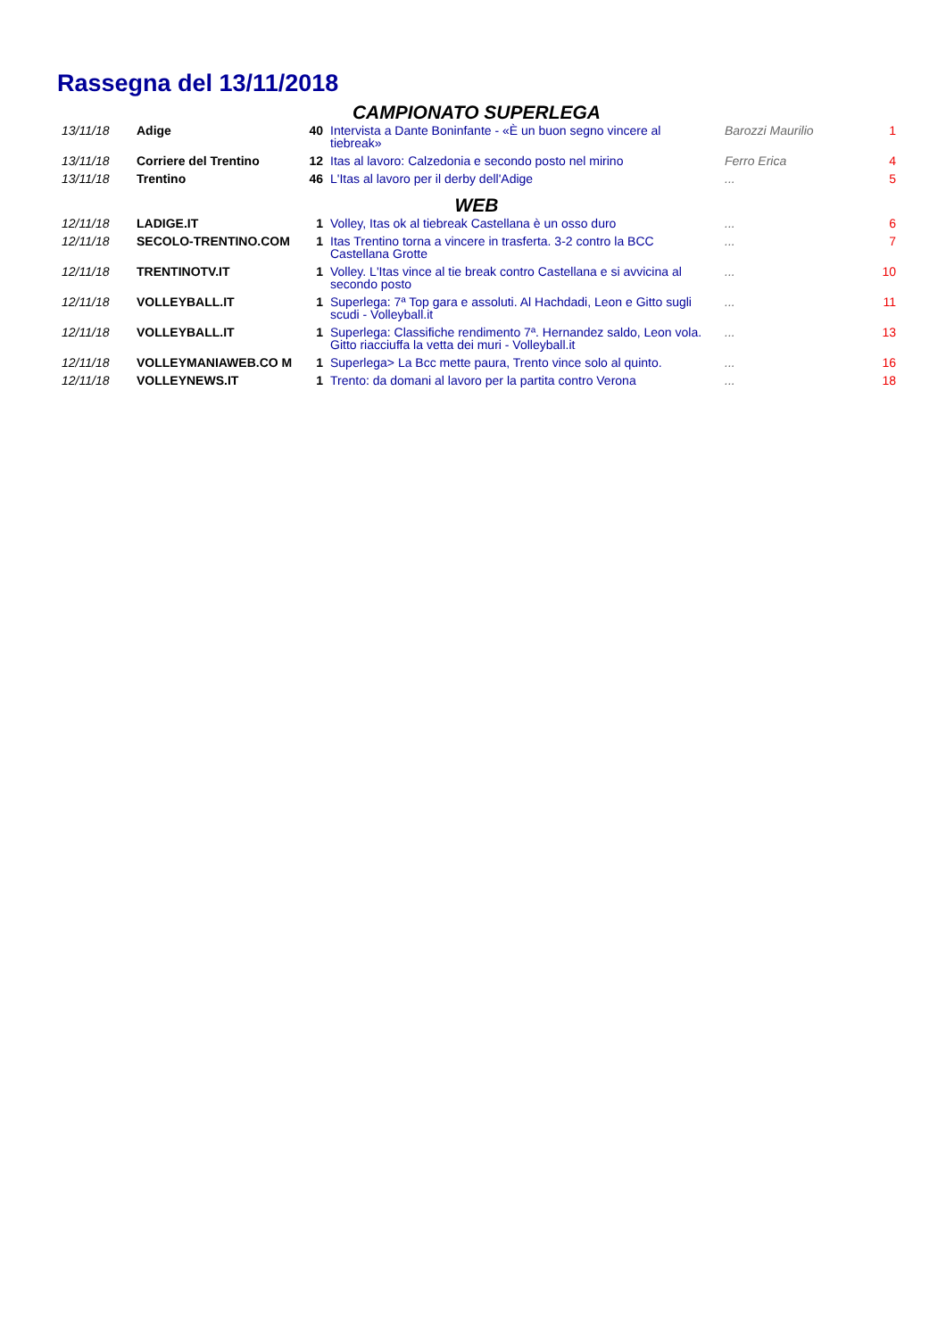Rassegna del 13/11/2018
| CAMPIONATO SUPERLEGA | | | | | |
| 13/11/18 | Adige | 40 | Intervista a Dante Boninfante - «È un buon segno vincere al tiebreak» | Barozzi Maurilio | 1 |
| 13/11/18 | Corriere del Trentino | 12 | Itas al lavoro: Calzedonia e secondo posto nel mirino | Ferro Erica | 4 |
| 13/11/18 | Trentino | 46 | L'Itas al lavoro per il derby dell'Adige | ... | 5 |
| WEB | | | | | |
| 12/11/18 | LADIGE.IT | 1 | Volley, Itas ok al tiebreak Castellana è un osso duro | ... | 6 |
| 12/11/18 | SECOLO-TRENTINO.COM | 1 | Itas Trentino torna a vincere in trasferta. 3-2 contro la BCC Castellana Grotte | ... | 7 |
| 12/11/18 | TRENTINOTV.IT | 1 | Volley. L'Itas vince al tie break contro Castellana e si avvicina al secondo posto | ... | 10 |
| 12/11/18 | VOLLEYBALL.IT | 1 | Superlega: 7ª Top gara e assoluti. Al Hachdadi, Leon e Gitto sugli scudi - Volleyball.it | ... | 11 |
| 12/11/18 | VOLLEYBALL.IT | 1 | Superlega: Classifiche rendimento 7ª. Hernandez saldo, Leon vola. Gitto riacciuffa la vetta dei muri - Volleyball.it | ... | 13 |
| 12/11/18 | VOLLEYMANIAWEB.CO M | 1 | Superlega> La Bcc mette paura, Trento vince solo al quinto. | ... | 16 |
| 12/11/18 | VOLLEYNEWS.IT | 1 | Trento: da domani al lavoro per la partita contro Verona | ... | 18 |